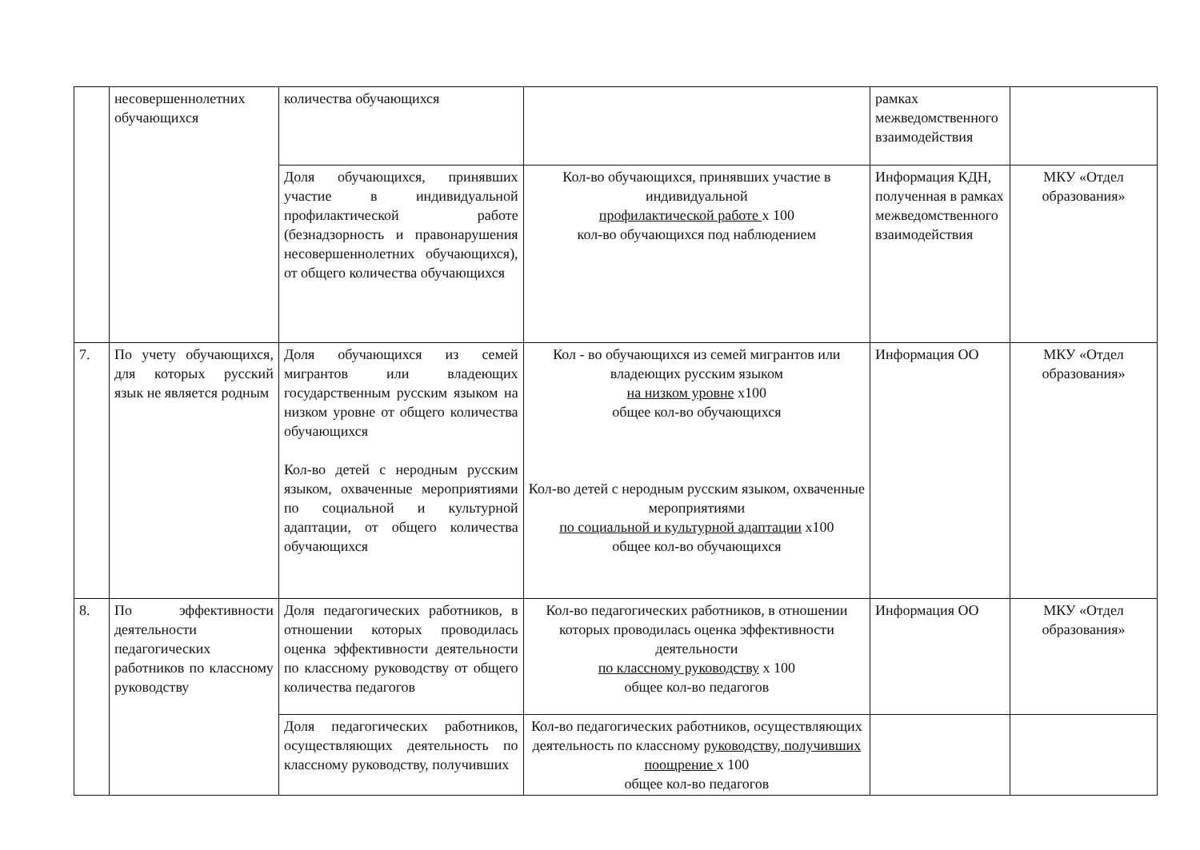| | несовершеннолетних обучающихся | количества обучающихся | | рамках межведомственного взаимодействия | |
| | | Доля обучающихся, принявших участие в индивидуальной профилактической работе (безнадзорность и правонарушения несовершеннолетних обучающихся), от общего количества обучающихся | Кол-во обучающихся, принявших участие в индивидуальной профилактической работе х 100 кол-во обучающихся под наблюдением | Информация КДН, полученная в рамках межведомственного взаимодействия | МКУ «Отдел образования» |
| 7. | По учету обучающихся, для которых русский язык не является родным | Доля обучающихся из семей мигрантов или владеющих государственным русским языком на низком уровне от общего количества обучающихся Кол-во детей с неродным русским языком, охваченные мероприятиями по социальной и культурной адаптации, от общего количества обучающихся | Кол - во обучающихся из семей мигрантов или владеющих русским языком на низком уровне х100 общее кол-во обучающихся Кол-во детей с неродным русским языком, охваченные мероприятиями по социальной и культурной адаптации х100 общее кол-во обучающихся | Информация ОО | МКУ «Отдел образования» |
| 8. | По эффективности деятельности педагогических работников по классному руководству | Доля педагогических работников, в отношении которых проводилась оценка эффективности деятельности по классному руководству от общего количества педагогов | Кол-во педагогических работников, в отношении которых проводилась оценка эффективности деятельности по классному руководству х 100 общее кол-во педагогов | Информация ОО | МКУ «Отдел образования» |
| | | Доля педагогических работников, осуществляющих деятельность по классному руководству, получивших | Кол-во педагогических работников, осуществляющих деятельность по классному руководству, получивших поощрение х 100 общее кол-во педагогов | | |